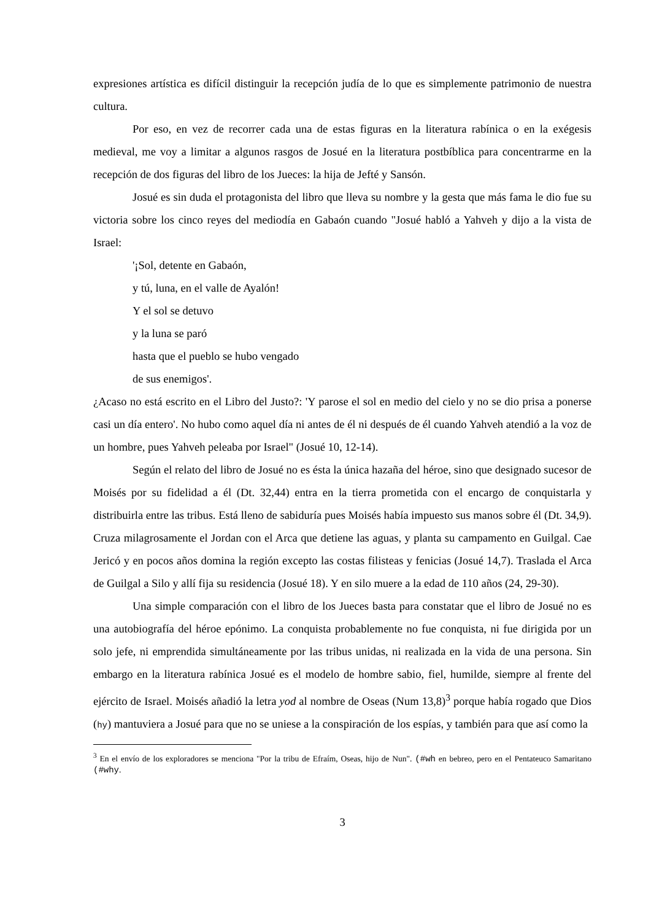expresiones artística es difícil distinguir la recepción judía de lo que es simplemente patrimonio de nuestra cultura.
Por eso, en vez de recorrer cada una de estas figuras en la literatura rabínica o en la exégesis medieval, me voy a limitar a algunos rasgos de Josué en la literatura postbíblica para concentrarme en la recepción de dos figuras del libro de los Jueces: la hija de Jefté y Sansón.
Josué es sin duda el protagonista del libro que lleva su nombre y la gesta que más fama le dio fue su victoria sobre los cinco reyes del mediodía en Gabaón cuando "Josué habló a Yahveh y dijo a la vista de Israel:
'¡Sol, detente en Gabaón,
y tú, luna, en el valle de Ayalón!
Y el sol se detuvo
y la luna se paró
hasta que el pueblo se hubo vengado
de sus enemigos'.
¿Acaso no está escrito en el Libro del Justo?: 'Y parose el sol en medio del cielo y no se dio prisa a ponerse casi un día entero'. No hubo como aquel día ni antes de él ni después de él cuando Yahveh atendió a la voz de un hombre, pues Yahveh peleaba por Israel" (Josué 10, 12-14).
Según el relato del libro de Josué no es ésta la única hazaña del héroe, sino que designado sucesor de Moisés por su fidelidad a él (Dt. 32,44) entra en la tierra prometida con el encargo de conquistarla y distribuirla entre las tribus. Está lleno de sabiduría pues Moisés había impuesto sus manos sobre él (Dt. 34,9). Cruza milagrosamente el Jordan con el Arca que detiene las aguas, y planta su campamento en Guilgal. Cae Jericó y en pocos años domina la región excepto las costas filisteas y fenicias (Josué 14,7). Traslada el Arca de Guilgal a Silo y allí fija su residencia (Josué 18). Y en silo muere a la edad de 110 años (24, 29-30).
Una simple comparación con el libro de los Jueces basta para constatar que el libro de Josué no es una autobiografía del héroe epónimo. La conquista probablemente no fue conquista, ni fue dirigida por un solo jefe, ni emprendida simultáneamente por las tribus unidas, ni realizada en la vida de una persona. Sin embargo en la literatura rabínica Josué es el modelo de hombre sabio, fiel, humilde, siempre al frente del ejército de Israel. Moisés añadió la letra yod al nombre de Oseas (Num 13,8)<sup>3</sup> porque había rogado que Dios (hy) mantuviera a Josué para que no se uniese a la conspiración de los espías, y también para que así como la
<sup>3</sup> En el envío de los exploradores se menciona "Por la tribu de Efraím, Oseas, hijo de Nun". (#wh en bebreo, pero en el Pentateuco Samaritano (#why.
3